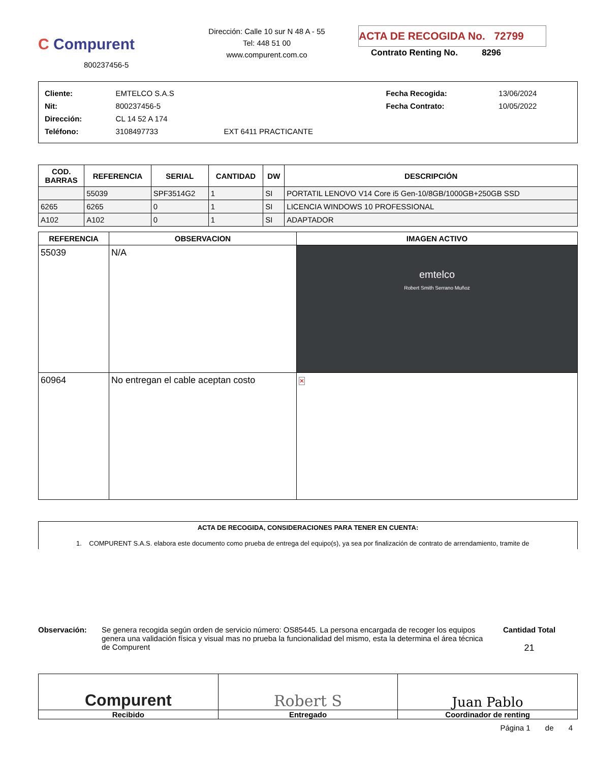C Compurent
800237456-5
Dirección: Calle 10 sur N 48 A - 55
Tel: 448 51 00
www.compurent.com.co
ACTA DE RECOGIDA No. 72799
Contrato Renting No. 8296
| Cliente: | EMTELCO S.A.S | | Fecha Recogida: | 13/06/2024 |
| Nit: | 800237456-5 | | Fecha Contrato: | 10/05/2022 |
| Dirección: | CL 14 52 A 174 | | | |
| Teléfono: | 3108497733 | EXT 6411 PRACTICANTE | | |
| COD. BARRAS | REFERENCIA | SERIAL | CANTIDAD | DW | DESCRIPCIÓN |
| --- | --- | --- | --- | --- | --- |
| | 55039 | SPF3514G2 | 1 | SI | PORTATIL LENOVO V14 Core i5 Gen-10/8GB/1000GB+250GB SSD |
| 6265 | 6265 | 0 | 1 | SI | LICENCIA WINDOWS 10 PROFESSIONAL |
| A102 | A102 | 0 | 1 | SI | ADAPTADOR |
| REFERENCIA | OBSERVACION | IMAGEN ACTIVO |
| --- | --- | --- |
| 55039 | N/A | emtelco Robert Smith Serrano Muñoz |
| 60964 | No entregan el cable aceptan costo | ✕ |
ACTA DE RECOGIDA, CONSIDERACIONES PARA TENER EN CUENTA:
1. COMPURENT S.A.S. elabora este documento como prueba de entrega del equipo(s), ya sea por finalización de contrato de arrendamiento, tramite de
Observación: Se genera recogida según orden de servicio número: OS85445. La persona encargada de recoger los equipos genera una validación física y visual mas no prueba la funcionalidad del mismo, esta la determina el área técnica de Compurent
Cantidad Total
21
Compurent
Recibido
Robert S
Entregado
Juan Pablo
Coordinador de renting
Página 1 de 4